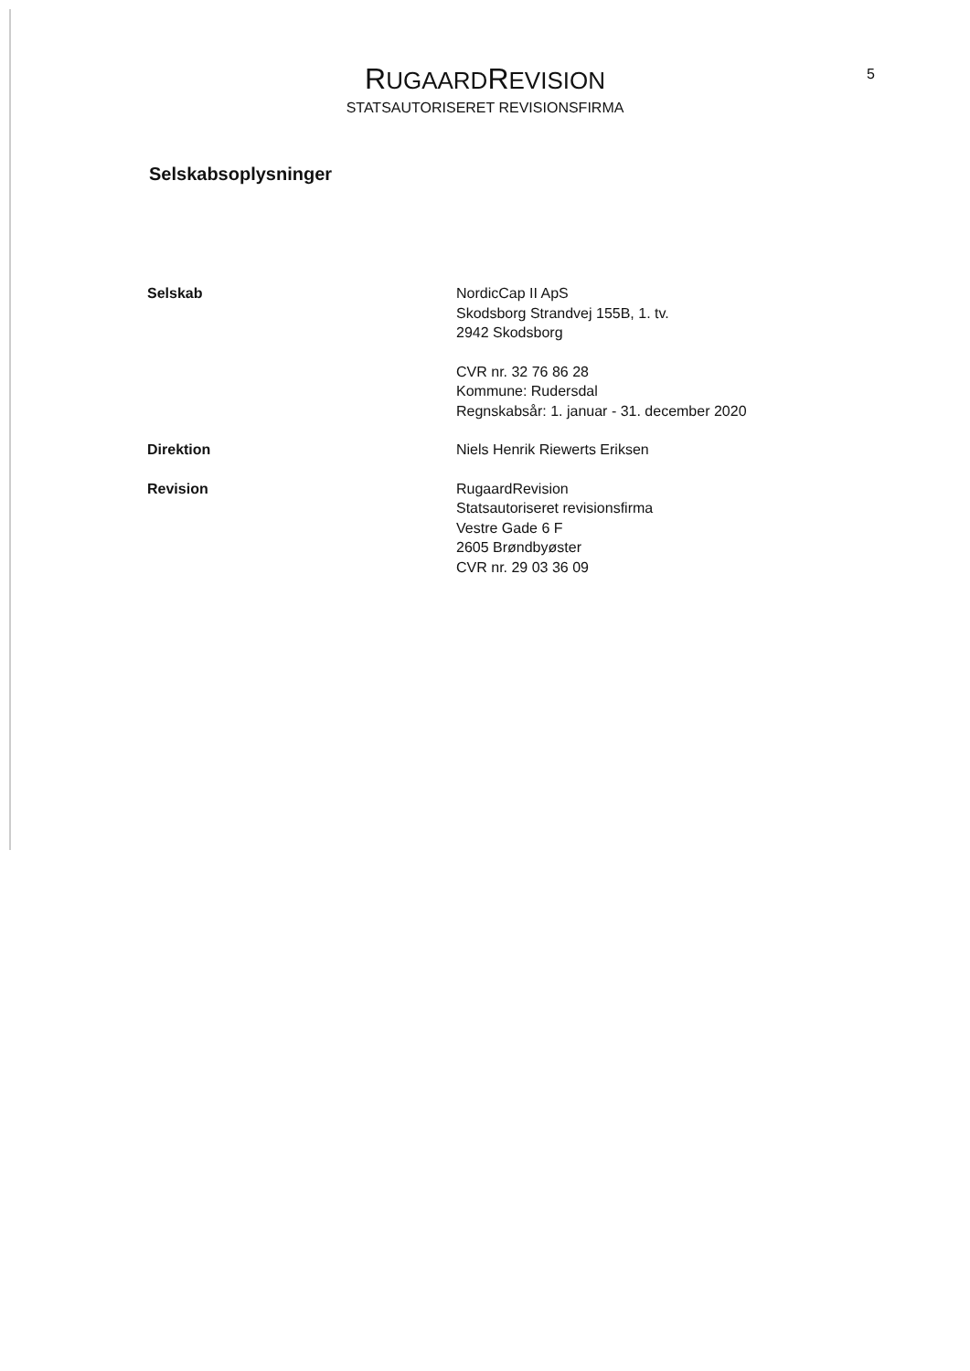RUGAARDREVISION
STATSAUTORISERET REVISIONSFIRMA
5
Selskabsoplysninger
Selskab NordicCap II ApS
Skodsborg Strandvej 155B, 1. tv.
2942 Skodsborg
CVR nr. 32 76 86 28
Kommune: Rudersdal
Regnskabsår: 1. januar - 31. december 2020
Direktion Niels Henrik Riewerts Eriksen
Revision RugaardRevision
Statsautoriseret revisionsfirma
Vestre Gade 6 F
2605 Brøndbyøster
CVR nr. 29 03 36 09